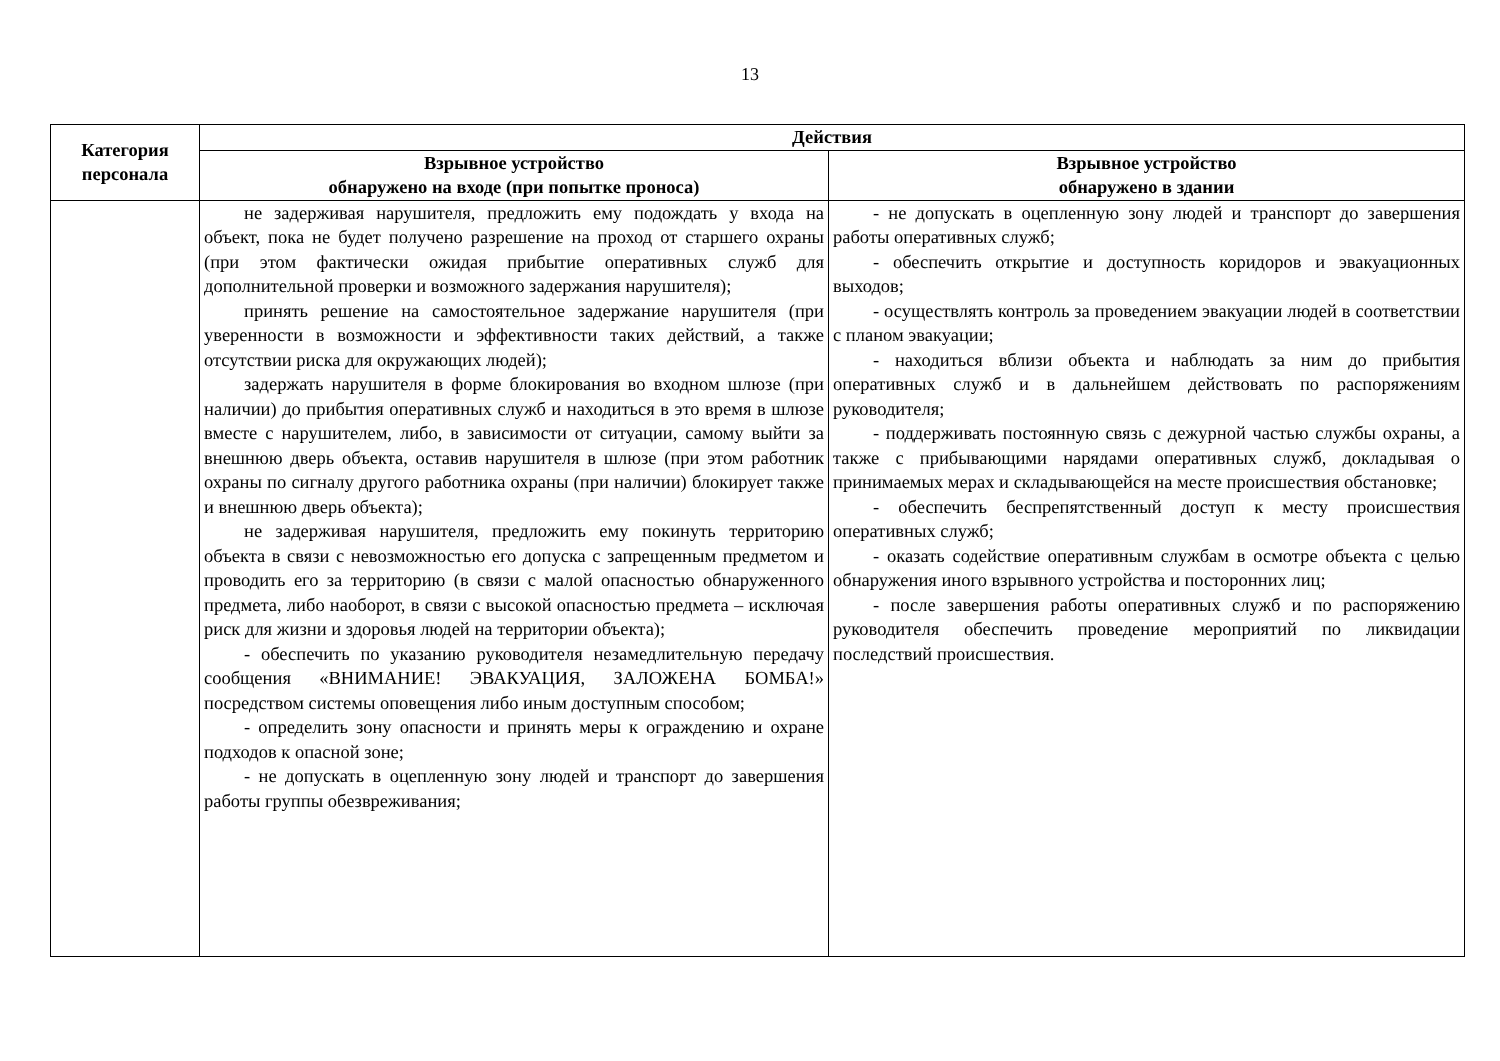13
| Категория персонала | Действия | |
| --- | --- | --- |
| | Взрывное устройство обнаружено на входе (при попытке проноса) | Взрывное устройство обнаружено в здании |
| | не задерживая нарушителя, предложить ему подождать у входа на объект, пока не будет получено разрешение на проход от старшего охраны (при этом фактически ожидая прибытие оперативных служб для дополнительной проверки и возможного задержания нарушителя); принять решение на самостоятельное задержание нарушителя (при уверенности в возможности и эффективности таких действий, а также отсутствии риска для окружающих людей); задержать нарушителя в форме блокирования во входном шлюзе (при наличии) до прибытия оперативных служб и находиться в это время в шлюзе вместе с нарушителем, либо, в зависимости от ситуации, самому выйти за внешнюю дверь объекта, оставив нарушителя в шлюзе (при этом работник охраны по сигналу другого работника охраны (при наличии) блокирует также и внешнюю дверь объекта); не задерживая нарушителя, предложить ему покинуть территорию объекта в связи с невозможностью его допуска с запрещенным предметом и проводить его за территорию (в связи с малой опасностью обнаруженного предмета, либо наоборот, в связи с высокой опасностью предмета – исключая риск для жизни и здоровья людей на территории объекта); - обеспечить по указанию руководителя незамедлительную передачу сообщения «ВНИМАНИЕ! ЭВАКУАЦИЯ, ЗАЛОЖЕНА БОМБА!» посредством системы оповещения либо иным доступным способом; - определить зону опасности и принять меры к ограждению и охране подходов к опасной зоне; - не допускать в оцепленную зону людей и транспорт до завершения работы группы обезвреживания; | - не допускать в оцепленную зону людей и транспорт до завершения работы оперативных служб; - обеспечить открытие и доступность коридоров и эвакуационных выходов; - осуществлять контроль за проведением эвакуации людей в соответствии с планом эвакуации; - находиться вблизи объекта и наблюдать за ним до прибытия оперативных служб и в дальнейшем действовать по распоряжениям руководителя; - поддерживать постоянную связь с дежурной частью службы охраны, а также с прибывающими нарядами оперативных служб, докладывая о принимаемых мерах и складывающейся на месте происшествия обстановке; - обеспечить беспрепятственный доступ к месту происшествия оперативных служб; - оказать содействие оперативным службам в осмотре объекта с целью обнаружения иного взрывного устройства и посторонних лиц; - после завершения работы оперативных служб и по распоряжению руководителя обеспечить проведение мероприятий по ликвидации последствий происшествия. |